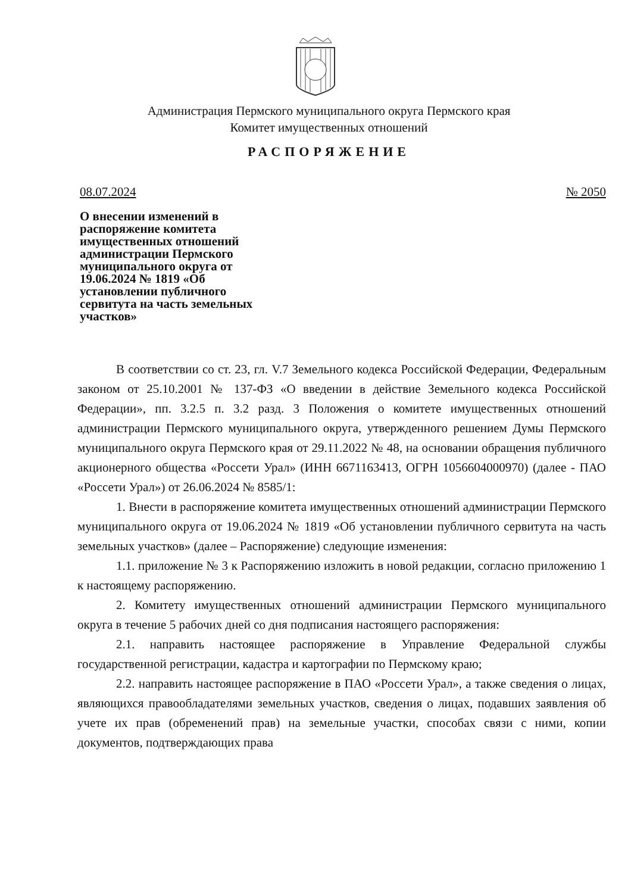Администрация Пермского муниципального округа Пермского края
Комитет имущественных отношений
РАСПОРЯЖЕНИЕ
08.07.2024 № 2050
О внесении изменений в распоряжение комитета имущественных отношений администрации Пермского муниципального округа от 19.06.2024 № 1819 «Об установлении публичного сервитута на часть земельных участков»
В соответствии со ст. 23, гл. V.7 Земельного кодекса Российской Федерации, Федеральным законом от 25.10.2001 № 137-ФЗ «О введении в действие Земельного кодекса Российской Федерации», пп. 3.2.5 п. 3.2 разд. 3 Положения о комитете имущественных отношений администрации Пермского муниципального округа, утвержденного решением Думы Пермского муниципального округа Пермского края от 29.11.2022 № 48, на основании обращения публичного акционерного общества «Россети Урал» (ИНН 6671163413, ОГРН 1056604000970) (далее - ПАО «Россети Урал») от 26.06.2024 № 8585/1:
1. Внести в распоряжение комитета имущественных отношений администрации Пермского муниципального округа от 19.06.2024 № 1819 «Об установлении публичного сервитута на часть земельных участков» (далее – Распоряжение) следующие изменения:
1.1. приложение № 3 к Распоряжению изложить в новой редакции, согласно приложению 1 к настоящему распоряжению.
2. Комитету имущественных отношений администрации Пермского муниципального округа в течение 5 рабочих дней со дня подписания настоящего распоряжения:
2.1. направить настоящее распоряжение в Управление Федеральной службы государственной регистрации, кадастра и картографии по Пермскому краю;
2.2. направить настоящее распоряжение в ПАО «Россети Урал», а также сведения о лицах, являющихся правообладателями земельных участков, сведения о лицах, подавших заявления об учете их прав (обременений прав) на земельные участки, способах связи с ними, копии документов, подтверждающих права